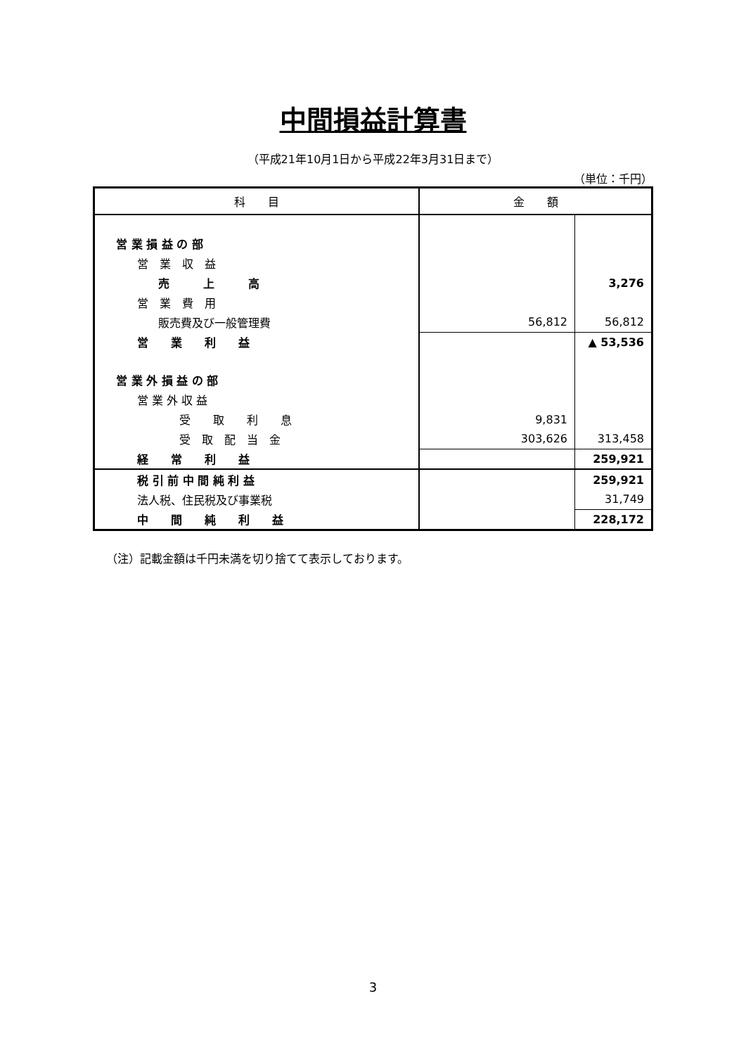中間損益計算書
（平成21年10月1日から平成22年3月31日まで）
（単位：千円）
| 科 目 | 金 額 | |
| --- | --- | --- |
| 営 業 損 益 の 部 | | |
| 営 業 収 益 | | |
| 売 上 高 | | 3,276 |
| 営 業 費 用 | | |
| 販売費及び一般管理費 | 56,812 | 56,812 |
| 営 業 利 益 | | ▲ 53,536 |
| 営 業 外 損 益 の 部 | | |
| 営 業 外 収 益 | | |
| 受 取 利 息 | 9,831 | |
| 受 取 配 当 金 | 303,626 | 313,458 |
| 経 常 利 益 | | 259,921 |
| 税 引 前 中 間 純 利 益 | | 259,921 |
| 法人税、住民税及び事業税 | | 31,749 |
| 中 間 純 利 益 | | 228,172 |
（注）記載金額は千円未満を切り捨てて表示しております。
3